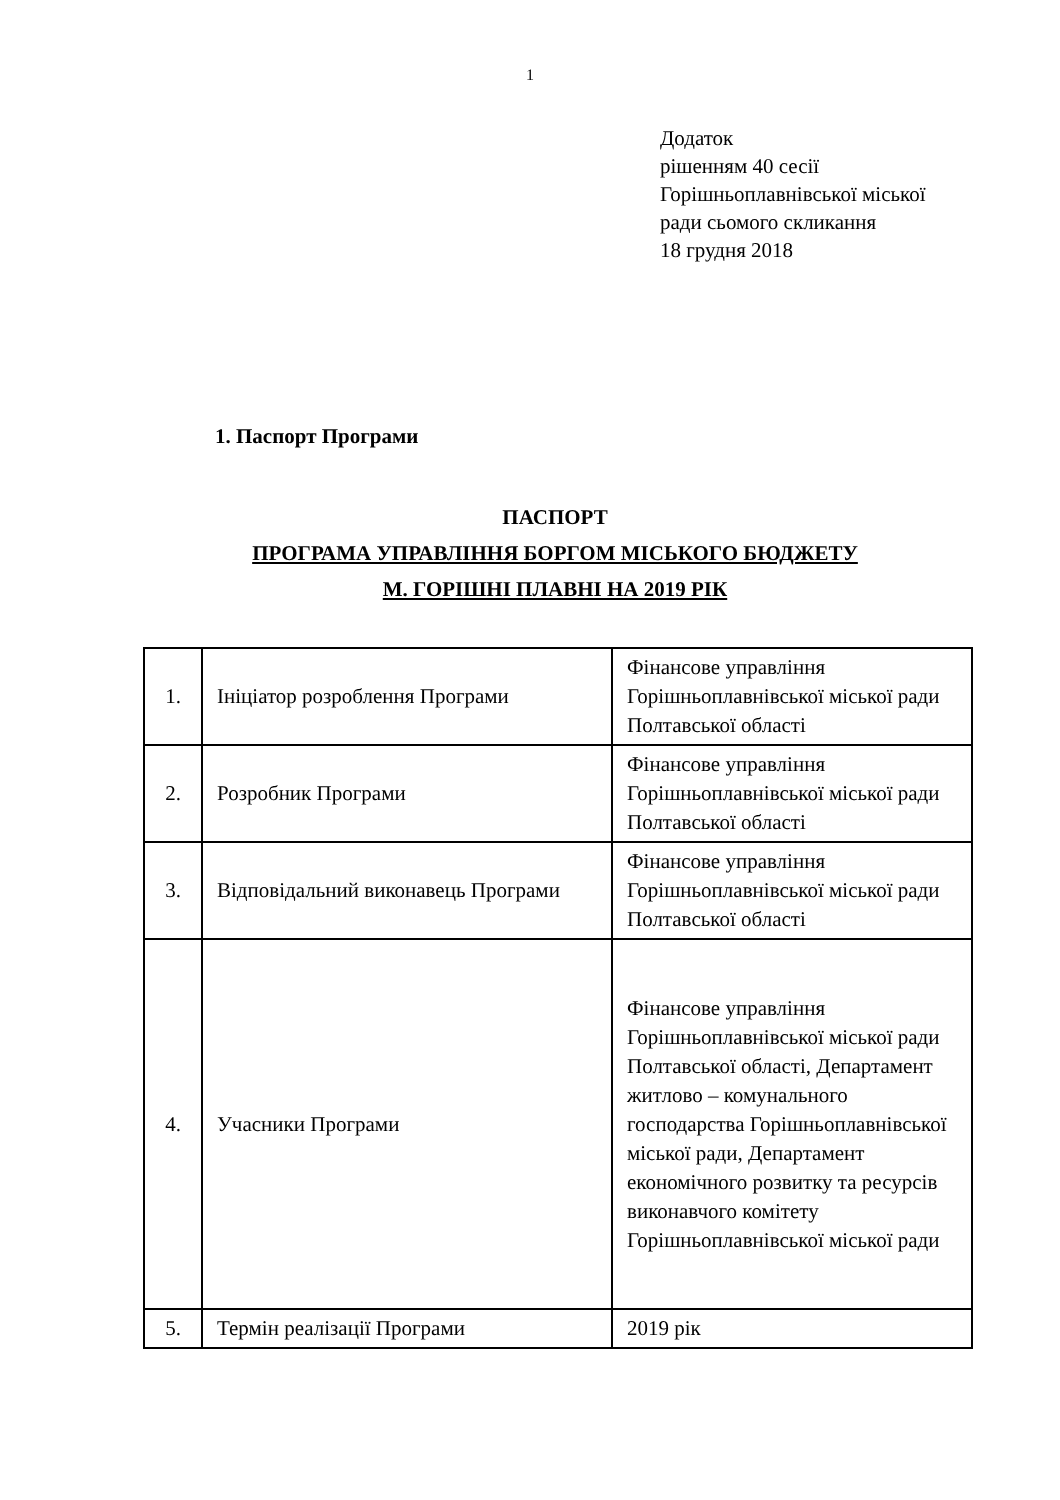1
Додаток
рішенням 40 сесії
Горішньоплавнівської міської
ради сьомого скликання
18 грудня 2018
1. Паспорт Програми
ПАСПОРТ
ПРОГРАМА УПРАВЛІННЯ БОРГОМ МІСЬКОГО БЮДЖЕТУ
М. ГОРІШНІ ПЛАВНІ НА 2019 РІК
| 1. | Ініціатор розроблення Програми | Фінансове управління Горішньоплавнівської міської ради Полтавської області |
| 2. | Розробник Програми | Фінансове управління Горішньоплавнівської міської ради Полтавської області |
| 3. | Відповідальний виконавець Програми | Фінансове управління Горішньоплавнівської міської ради Полтавської області |
| 4. | Учасники Програми | Фінансове управління Горішньоплавнівської міської ради Полтавської області, Департамент житлово – комунального господарства Горішньоплавнівської міської ради, Департамент економічного розвитку та ресурсів виконавчого комітету Горішньоплавнівської міської ради |
| 5. | Термін реалізації Програми | 2019 рік |